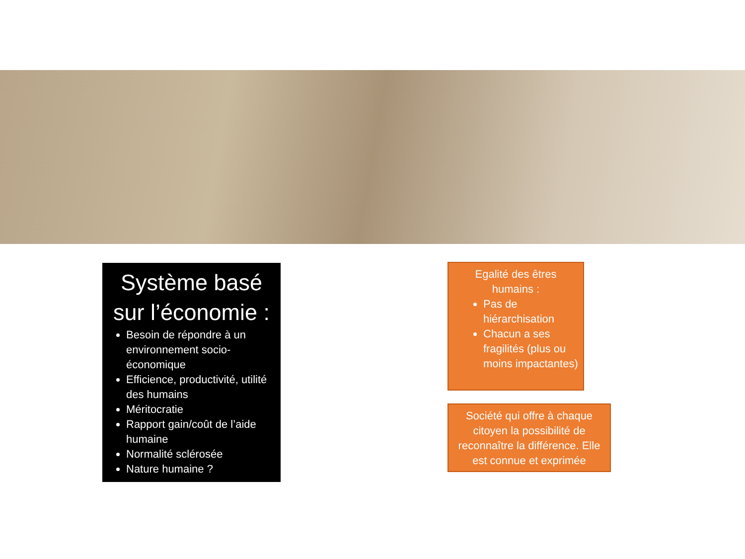Système basé sur l’économie :
Besoin de répondre à un environnement socio-économique
Efficience, productivité, utilité des humains
Méritocratie
Rapport gain/coût de l’aide humaine
Normalité sclérosée
Nature humaine ?
Egalité des êtres humains :
Pas de hiérarchisation
Chacun a ses fragilités (plus ou moins impactantes)
Société qui offre à chaque citoyen la possibilité de reconnaître la différence. Elle est connue et exprimée